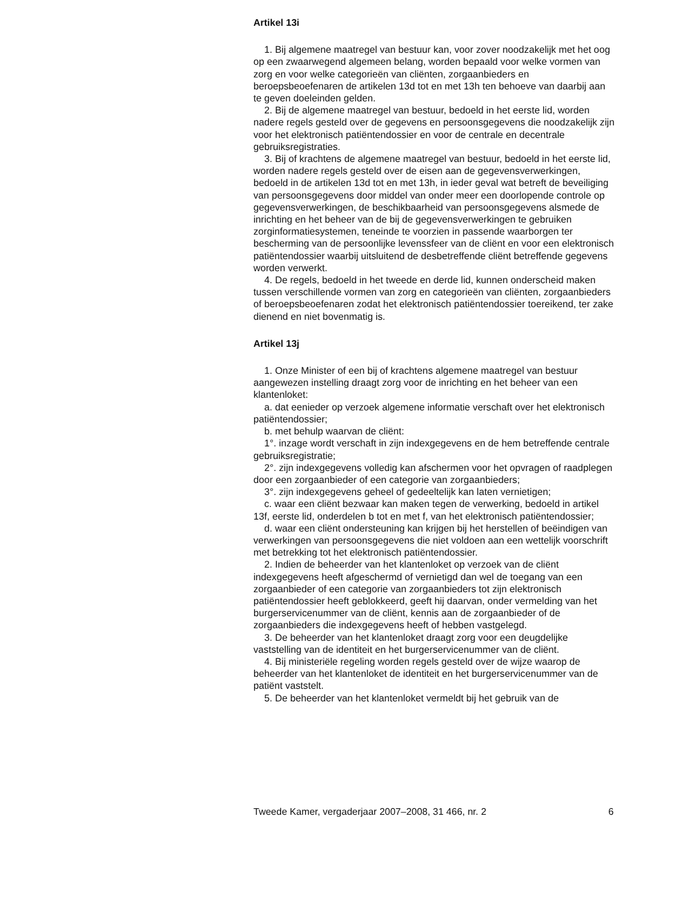Artikel 13i
1. Bij algemene maatregel van bestuur kan, voor zover noodzakelijk met het oog op een zwaarwegend algemeen belang, worden bepaald voor welke vormen van zorg en voor welke categorieën van cliënten, zorgaanbieders en beroepsbeoefenaren de artikelen 13d tot en met 13h ten behoeve van daarbij aan te geven doeleinden gelden.
2. Bij de algemene maatregel van bestuur, bedoeld in het eerste lid, worden nadere regels gesteld over de gegevens en persoonsgegevens die noodzakelijk zijn voor het elektronisch patiëntendossier en voor de centrale en decentrale gebruiksregistraties.
3. Bij of krachtens de algemene maatregel van bestuur, bedoeld in het eerste lid, worden nadere regels gesteld over de eisen aan de gegevensverwerkingen, bedoeld in de artikelen 13d tot en met 13h, in ieder geval wat betreft de beveiliging van persoonsgegevens door middel van onder meer een doorlopende controle op gegevensverwerkingen, de beschikbaarheid van persoonsgegevens alsmede de inrichting en het beheer van de bij de gegevensverwerkingen te gebruiken zorginformatiesystemen, teneinde te voorzien in passende waarborgen ter bescherming van de persoonlijke levenssfeer van de cliënt en voor een elektronisch patiëntendossier waarbij uitsluitend de desbetreffende cliënt betreffende gegevens worden verwerkt.
4. De regels, bedoeld in het tweede en derde lid, kunnen onderscheid maken tussen verschillende vormen van zorg en categorieën van cliënten, zorgaanbieders of beroepsbeoefenaren zodat het elektronisch patiëntendossier toereikend, ter zake dienend en niet bovenmatig is.
Artikel 13j
1. Onze Minister of een bij of krachtens algemene maatregel van bestuur aangewezen instelling draagt zorg voor de inrichting en het beheer van een klantenloket:
a. dat eenieder op verzoek algemene informatie verschaft over het elektronisch patiëntendossier;
b. met behulp waarvan de cliënt:
1°. inzage wordt verschaft in zijn indexgegevens en de hem betreffende centrale gebruiksregistratie;
2°. zijn indexgegevens volledig kan afschermen voor het opvragen of raadplegen door een zorgaanbieder of een categorie van zorgaanbieders;
3°. zijn indexgegevens geheel of gedeeltelijk kan laten vernietigen;
c. waar een cliënt bezwaar kan maken tegen de verwerking, bedoeld in artikel 13f, eerste lid, onderdelen b tot en met f, van het elektronisch patiëntendossier;
d. waar een cliënt ondersteuning kan krijgen bij het herstellen of beëindigen van verwerkingen van persoonsgegevens die niet voldoen aan een wettelijk voorschrift met betrekking tot het elektronisch patiëntendossier.
2. Indien de beheerder van het klantenloket op verzoek van de cliënt indexgegevens heeft afgeschermd of vernietigd dan wel de toegang van een zorgaanbieder of een categorie van zorgaanbieders tot zijn elektronisch patiëntendossier heeft geblokkeerd, geeft hij daarvan, onder vermelding van het burgerservicenummer van de cliënt, kennis aan de zorgaanbieder of de zorgaanbieders die indexgegevens heeft of hebben vastgelegd.
3. De beheerder van het klantenloket draagt zorg voor een deugdelijke vaststelling van de identiteit en het burgerservicenummer van de cliënt.
4. Bij ministeriële regeling worden regels gesteld over de wijze waarop de beheerder van het klantenloket de identiteit en het burgerservicenummer van de patiënt vaststelt.
5. De beheerder van het klantenloket vermeldt bij het gebruik van de
Tweede Kamer, vergaderjaar 2007–2008, 31 466, nr. 2 6